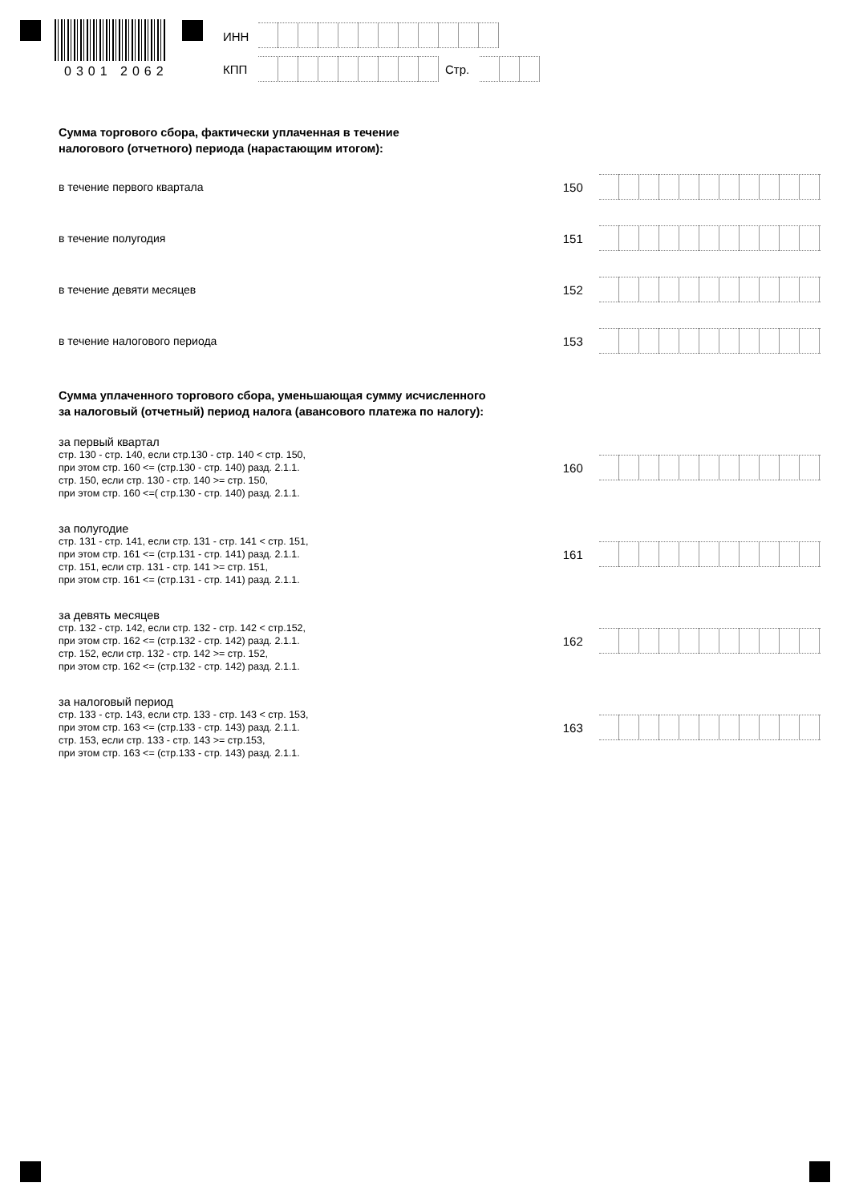0301 2062
ИНН
КПП Стр.
Сумма торгового сбора, фактически уплаченная в течение
налогового (отчетного) периода (нарастающим итогом):
в течение первого квартала 150
в течение полугодия 151
в течение девяти месяцев 152
в течение налогового периода 153
Сумма уплаченного торгового сбора, уменьшающая сумму исчисленного
за налоговый (отчетный) период налога (авансового платежа по налогу):
за первый квартал
стр. 130 - стр. 140, если стр.130 - стр. 140 < стр. 150,
при этом стр. 160 <= (стр.130 - стр. 140) разд. 2.1.1.
стр. 150, если стр. 130 - стр. 140 >= стр. 150,
при этом стр. 160 <=( стр.130 - стр. 140) разд. 2.1.1.
160
за полугодие
стр. 131 - стр. 141, если стр. 131 - стр. 141 < стр. 151,
при этом стр. 161 <= (стр.131 - стр. 141) разд. 2.1.1.
стр. 151, если стр. 131 - стр. 141 >= стр. 151,
при этом стр. 161 <= (стр.131 - стр. 141) разд. 2.1.1.
161
за девять месяцев
стр. 132 - стр. 142, если стр. 132 - стр. 142 < стр.152,
при этом стр. 162 <= (стр.132 - стр. 142) разд. 2.1.1.
стр. 152, если стр. 132 - стр. 142 >= стр. 152,
при этом стр. 162 <= (стр.132 - стр. 142) разд. 2.1.1.
162
за налоговый период
стр. 133 - стр. 143, если стр. 133 - стр. 143 < стр. 153,
при этом стр. 163 <= (стр.133 - стр. 143) разд. 2.1.1.
стр. 153, если стр. 133 - стр. 143 >= стр.153,
при этом стр. 163 <= (стр.133 - стр. 143) разд. 2.1.1.
163